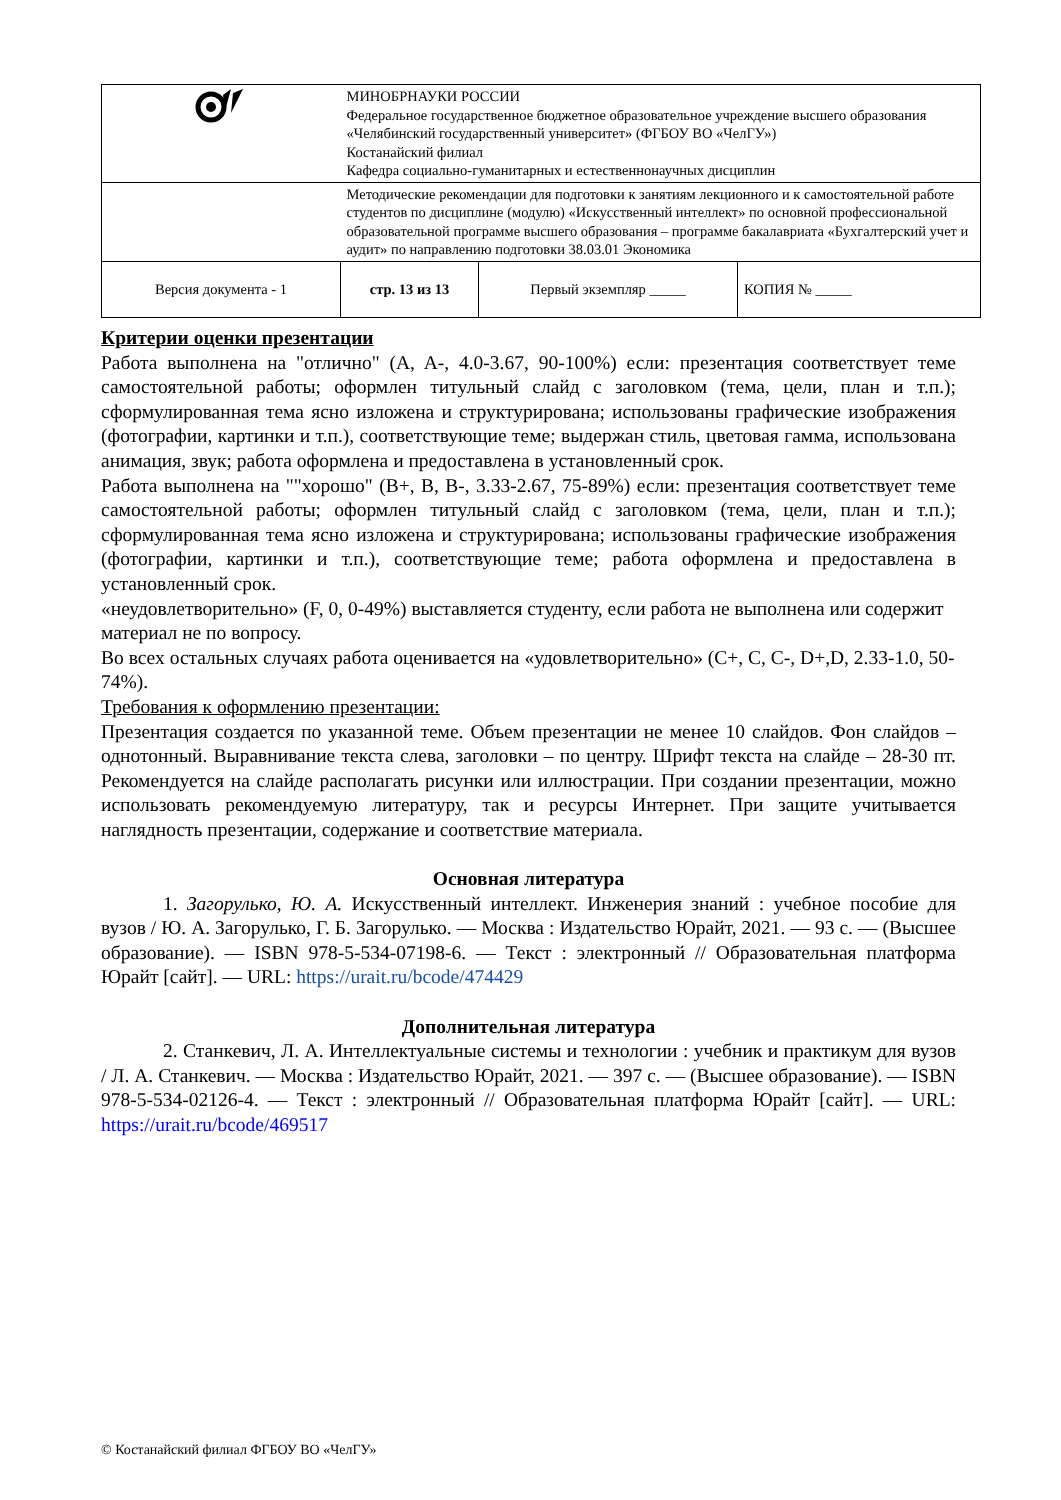| | МИНОБРНАУКИ РОССИИ Федеральное государственное бюджетное образовательное учреждение высшего образования «Челябинский государственный университет» (ФГБОУ ВО «ЧелГУ») Костанайский филиал Кафедра социально-гуманитарных и естественнонаучных дисциплин | | |
| | Методические рекомендации для подготовки к занятиям лекционного и к самостоятельной работе студентов по дисциплине (модулю) «Искусственный интеллект» по основной профессиональной образовательной программе высшего образования – программе бакалавриата «Бухгалтерский учет и аудит» по направлению подготовки 38.03.01 Экономика | | |
| Версия документа - 1 | стр. 13 из 13 | Первый экземпляр _____ | КОПИЯ № _____ |
Критерии оценки презентации
Работа выполнена на "отлично" (A, A-, 4.0-3.67, 90-100%) если: презентация соответствует теме самостоятельной работы; оформлен титульный слайд с заголовком (тема, цели, план и т.п.); сформулированная тема ясно изложена и структурирована; использованы графические изображения (фотографии, картинки и т.п.), соответствующие теме; выдержан стиль, цветовая гамма, использована анимация, звук; работа оформлена и предоставлена в установленный срок.
Работа выполнена на ""хорошо" (B+, B, B-, 3.33-2.67, 75-89%) если: презентация соответствует теме самостоятельной работы; оформлен титульный слайд с заголовком (тема, цели, план и т.п.); сформулированная тема ясно изложена и структурирована; использованы графические изображения (фотографии, картинки и т.п.), соответствующие теме; работа оформлена и предоставлена в установленный срок.
«неудовлетворительно» (F, 0, 0-49%) выставляется студенту, если работа не выполнена или содержит материал не по вопросу.
Во всех остальных случаях работа оценивается на «удовлетворительно» (C+, C, C-, D+,D, 2.33-1.0, 50-74%).
Требования к оформлению презентации:
Презентация создается по указанной теме. Объем презентации не менее 10 слайдов. Фон слайдов – однотонный. Выравнивание текста слева, заголовки – по центру. Шрифт текста на слайде – 28-30 пт. Рекомендуется на слайде располагать рисунки или иллюстрации. При создании презентации, можно использовать рекомендуемую литературу, так и ресурсы Интернет. При защите учитывается наглядность презентации, содержание и соответствие материала.
Основная литература
1. Загорулько, Ю. А. Искусственный интеллект. Инженерия знаний : учебное пособие для вузов / Ю. А. Загорулько, Г. Б. Загорулько. — Москва : Издательство Юрайт, 2021. — 93 с. — (Высшее образование). — ISBN 978-5-534-07198-6. — Текст : электронный // Образовательная платформа Юрайт [сайт]. — URL: https://urait.ru/bcode/474429
Дополнительная литература
2. Станкевич, Л. А. Интеллектуальные системы и технологии : учебник и практикум для вузов / Л. А. Станкевич. — Москва : Издательство Юрайт, 2021. — 397 с. — (Высшее образование). — ISBN 978-5-534-02126-4. — Текст : электронный // Образовательная платформа Юрайт [сайт]. — URL: https://urait.ru/bcode/469517
© Костанайский филиал ФГБОУ ВО «ЧелГУ»